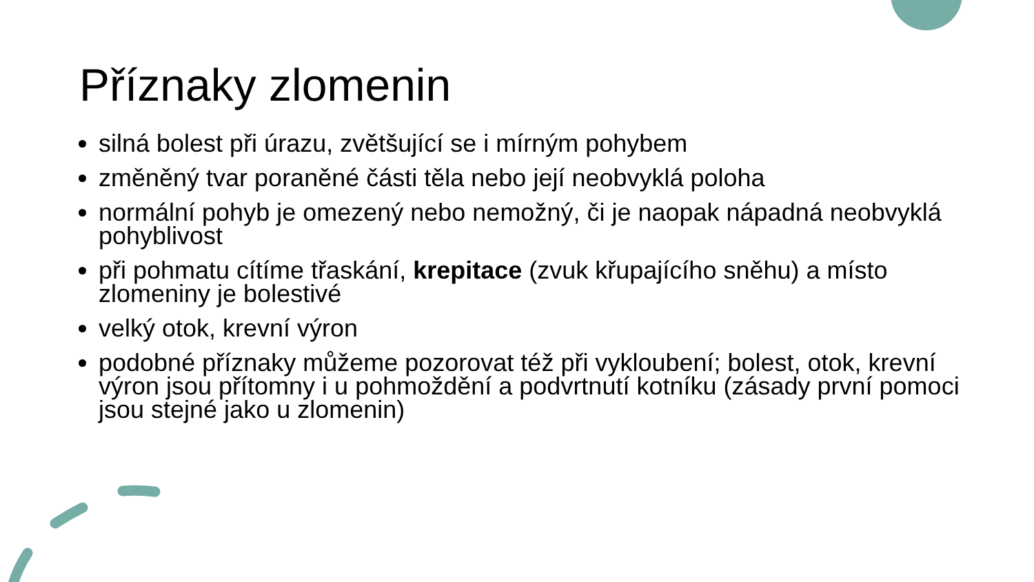Příznaky zlomenin
silná bolest při úrazu, zvětšující se i mírným pohybem
změněný tvar poraněné části těla nebo její neobvyklá poloha
normální pohyb je omezený nebo nemožný, či je naopak nápadná neobvyklá pohyblivost
při pohmatu cítíme třaskání, krepitace (zvuk křupajícího sněhu) a místo zlomeniny je bolestivé
velký otok, krevní výron
podobné příznaky můžeme pozorovat též při vykloubení; bolest, otok, krevní výron jsou přítomny i u pohmoždění a podvrtnutí kotníku (zásady první pomoci jsou stejné jako u zlomenin)